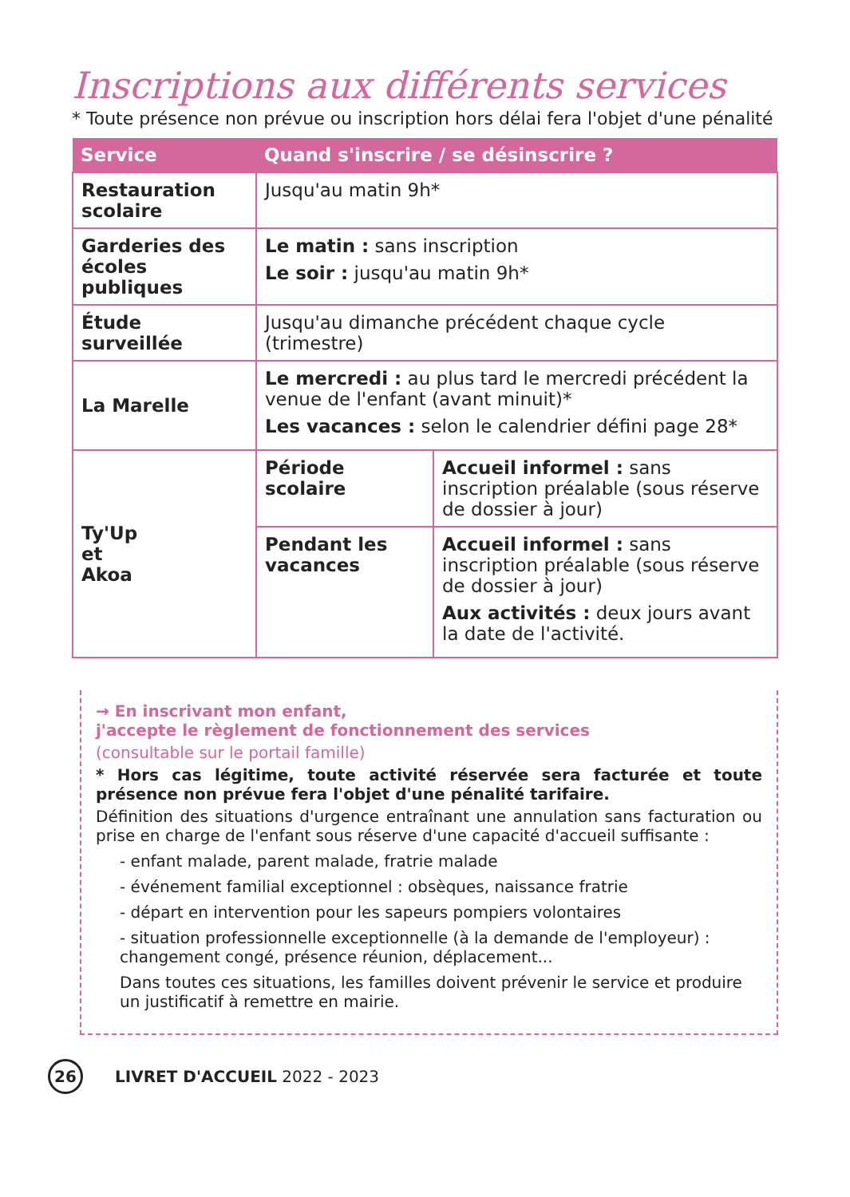Inscriptions aux différents services
* Toute présence non prévue ou inscription hors délai fera l'objet d'une pénalité
| Service | Quand s'inscrire / se désinscrire ? | |
| --- | --- | --- |
| Restauration scolaire | Jusqu'au matin 9h* | |
| Garderies des écoles publiques | Le matin : sans inscription Le soir : jusqu'au matin 9h* | |
| Étude surveillée | Jusqu'au dimanche précédent chaque cycle (trimestre) | |
| La Marelle | Le mercredi : au plus tard le mercredi précédent la venue de l'enfant (avant minuit)* Les vacances : selon le calendrier défini page 28* | |
| Ty'Up et Akoa | Période scolaire | Accueil informel : sans inscription préalable (sous réserve de dossier à jour) |
| | Pendant les vacances | Accueil informel : sans inscription préalable (sous réserve de dossier à jour) Aux activités : deux jours avant la date de l'activité. |
→ En inscrivant mon enfant,
j'accepte le règlement de fonctionnement des services
(consultable sur le portail famille)
* Hors cas légitime, toute activité réservée sera facturée et toute présence non prévue fera l'objet d'une pénalité tarifaire.
Définition des situations d'urgence entraînant une annulation sans facturation ou prise en charge de l'enfant sous réserve d'une capacité d'accueil suffisante :
- enfant malade, parent malade, fratrie malade
- événement familial exceptionnel : obsèques, naissance fratrie
- départ en intervention pour les sapeurs pompiers volontaires
- situation professionnelle exceptionnelle (à la demande de l'employeur) : changement congé, présence réunion, déplacement...
Dans toutes ces situations, les familles doivent prévenir le service et produire un justificatif à remettre en mairie.
26 LIVRET D'ACCUEIL 2022 - 2023